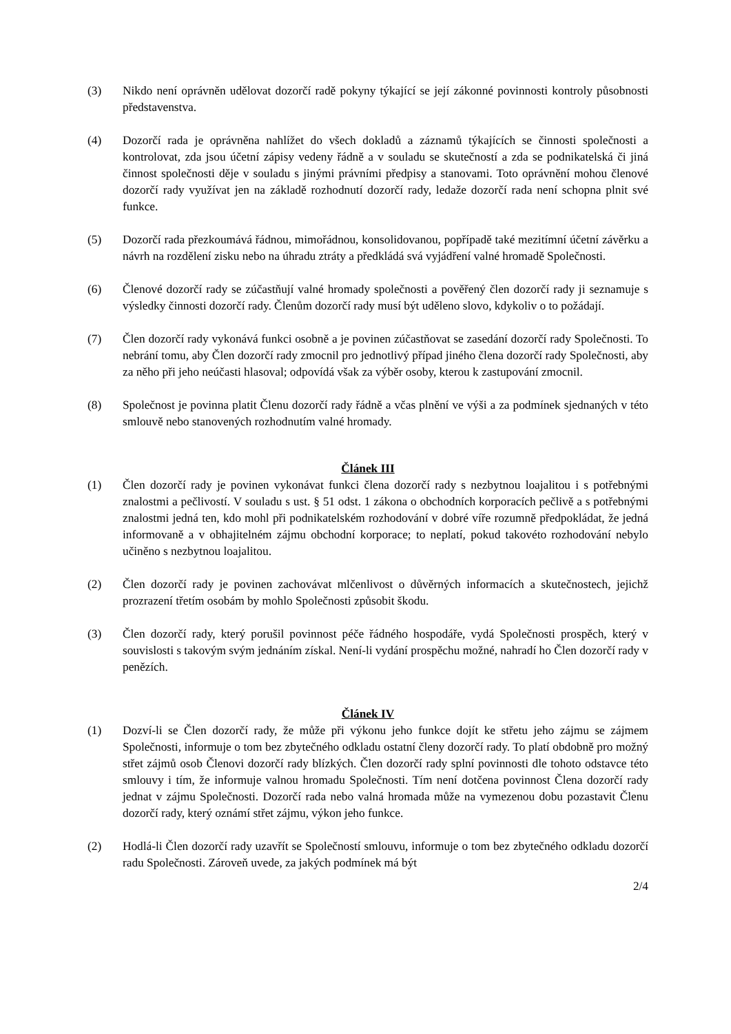(3) Nikdo není oprávněn udělovat dozorčí radě pokyny týkající se její zákonné povinnosti kontroly působnosti představenstva.
(4) Dozorčí rada je oprávněna nahlížet do všech dokladů a záznamů týkajících se činnosti společnosti a kontrolovat, zda jsou účetní zápisy vedeny řádně a v souladu se skutečností a zda se podnikatelská či jiná činnost společnosti děje v souladu s jinými právními předpisy a stanovami. Toto oprávnění mohou členové dozorčí rady využívat jen na základě rozhodnutí dozorčí rady, ledaže dozorčí rada není schopna plnit své funkce.
(5) Dozorčí rada přezkoumává řádnou, mimořádnou, konsolidovanou, popřípadě také mezitímní účetní závěrku a návrh na rozdělení zisku nebo na úhradu ztráty a předkládá svá vyjádření valné hromadě Společnosti.
(6) Členové dozorčí rady se zúčastňují valné hromady společnosti a pověřený člen dozorčí rady ji seznamuje s výsledky činnosti dozorčí rady. Členům dozorčí rady musí být uděleno slovo, kdykoliv o to požádají.
(7) Člen dozorčí rady vykonává funkci osobně a je povinen zúčastňovat se zasedání dozorčí rady Společnosti. To nebrání tomu, aby Člen dozorčí rady zmocnil pro jednotlivý případ jiného člena dozorčí rady Společnosti, aby za něho při jeho neúčasti hlasoval; odpovídá však za výběr osoby, kterou k zastupování zmocnil.
(8) Společnost je povinna platit Členu dozorčí rady řádně a včas plnění ve výši a za podmínek sjednaných v této smlouvě nebo stanovených rozhodnutím valné hromady.
Článek III
(1) Člen dozorčí rady je povinen vykonávat funkci člena dozorčí rady s nezbytnou loajalitou i s potřebnými znalostmi a pečlivostí. V souladu s ust. § 51 odst. 1 zákona o obchodních korporacích pečlivě a s potřebnými znalostmi jedná ten, kdo mohl při podnikatelském rozhodování v dobré víře rozumně předpokládat, že jedná informovaně a v obhajitelném zájmu obchodní korporace; to neplatí, pokud takovéto rozhodování nebylo učiněno s nezbytnou loajalitou.
(2) Člen dozorčí rady je povinen zachovávat mlčenlivost o důvěrných informacích a skutečnostech, jejichž prozrazení třetím osobám by mohlo Společnosti způsobit škodu.
(3) Člen dozorčí rady, který porušil povinnost péče řádného hospodáře, vydá Společnosti prospěch, který v souvislosti s takovým svým jednáním získal. Není-li vydání prospěchu možné, nahradí ho Člen dozorčí rady v penězích.
Článek IV
(1) Dozví-li se Člen dozorčí rady, že může při výkonu jeho funkce dojít ke střetu jeho zájmu se zájmem Společnosti, informuje o tom bez zbytečného odkladu ostatní členy dozorčí rady. To platí obdobně pro možný střet zájmů osob Členovi dozorčí rady blízkých. Člen dozorčí rady splní povinnosti dle tohoto odstavce této smlouvy i tím, že informuje valnou hromadu Společnosti. Tím není dotčena povinnost Člena dozorčí rady jednat v zájmu Společnosti. Dozorčí rada nebo valná hromada může na vymezenou dobu pozastavit Členu dozorčí rady, který oznámí střet zájmu, výkon jeho funkce.
(2) Hodlá-li Člen dozorčí rady uzavřít se Společností smlouvu, informuje o tom bez zbytečného odkladu dozorčí radu Společnosti. Zároveň uvede, za jakých podmínek má být
2/4